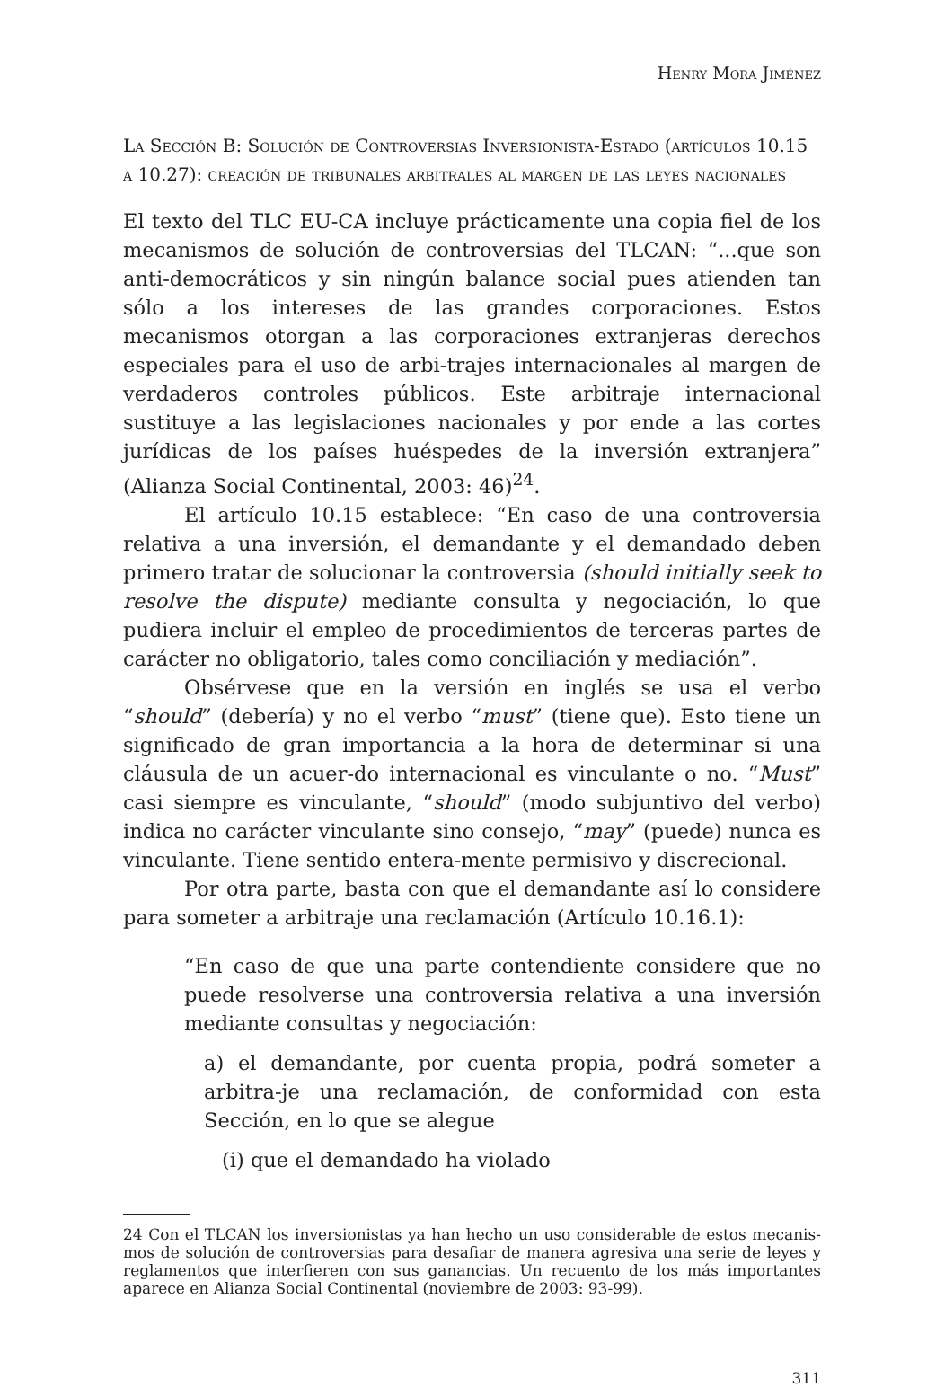Henry Mora Jiménez
La Sección B: Solución de Controversias Inversionista-Estado (artículos 10.15 a 10.27): creación de tribunales arbitrales al margen de las leyes nacionales
El texto del TLC EU-CA incluye prácticamente una copia fiel de los mecanismos de solución de controversias del TLCAN: “...que son anti-democráticos y sin ningún balance social pues atienden tan sólo a los intereses de las grandes corporaciones. Estos mecanismos otorgan a las corporaciones extranjeras derechos especiales para el uso de arbi-trajes internacionales al margen de verdaderos controles públicos. Este arbitraje internacional sustituye a las legislaciones nacionales y por ende a las cortes jurídicas de los países huéspedes de la inversión extranjera” (Alianza Social Continental, 2003: 46)<sup>24</sup>.
El artículo 10.15 establece: “En caso de una controversia relativa a una inversión, el demandante y el demandado deben primero tratar de solucionar la controversia (should initially seek to resolve the dispute) mediante consulta y negociación, lo que pudiera incluir el empleo de procedimientos de terceras partes de carácter no obligatorio, tales como conciliación y mediación”.
Obsérvese que en la versión en inglés se usa el verbo “should” (debería) y no el verbo “must” (tiene que). Esto tiene un significado de gran importancia a la hora de determinar si una cláusula de un acuer-do internacional es vinculante o no. “Must” casi siempre es vinculante, “should” (modo subjuntivo del verbo) indica no carácter vinculante sino consejo, “may” (puede) nunca es vinculante. Tiene sentido entera-mente permisivo y discrecional.
Por otra parte, basta con que el demandante así lo considere para someter a arbitraje una reclamación (Artículo 10.16.1):
“En caso de que una parte contendiente considere que no puede resolverse una controversia relativa a una inversión mediante consultas y negociación:
a) el demandante, por cuenta propia, podrá someter a arbitra-je una reclamación, de conformidad con esta Sección, en lo que se alegue
(i) que el demandado ha violado
24 Con el TLCAN los inversionistas ya han hecho un uso considerable de estos mecanis-mos de solución de controversias para desafiar de manera agresiva una serie de leyes y reglamentos que interfieren con sus ganancias. Un recuento de los más importantes aparece en Alianza Social Continental (noviembre de 2003: 93-99).
311